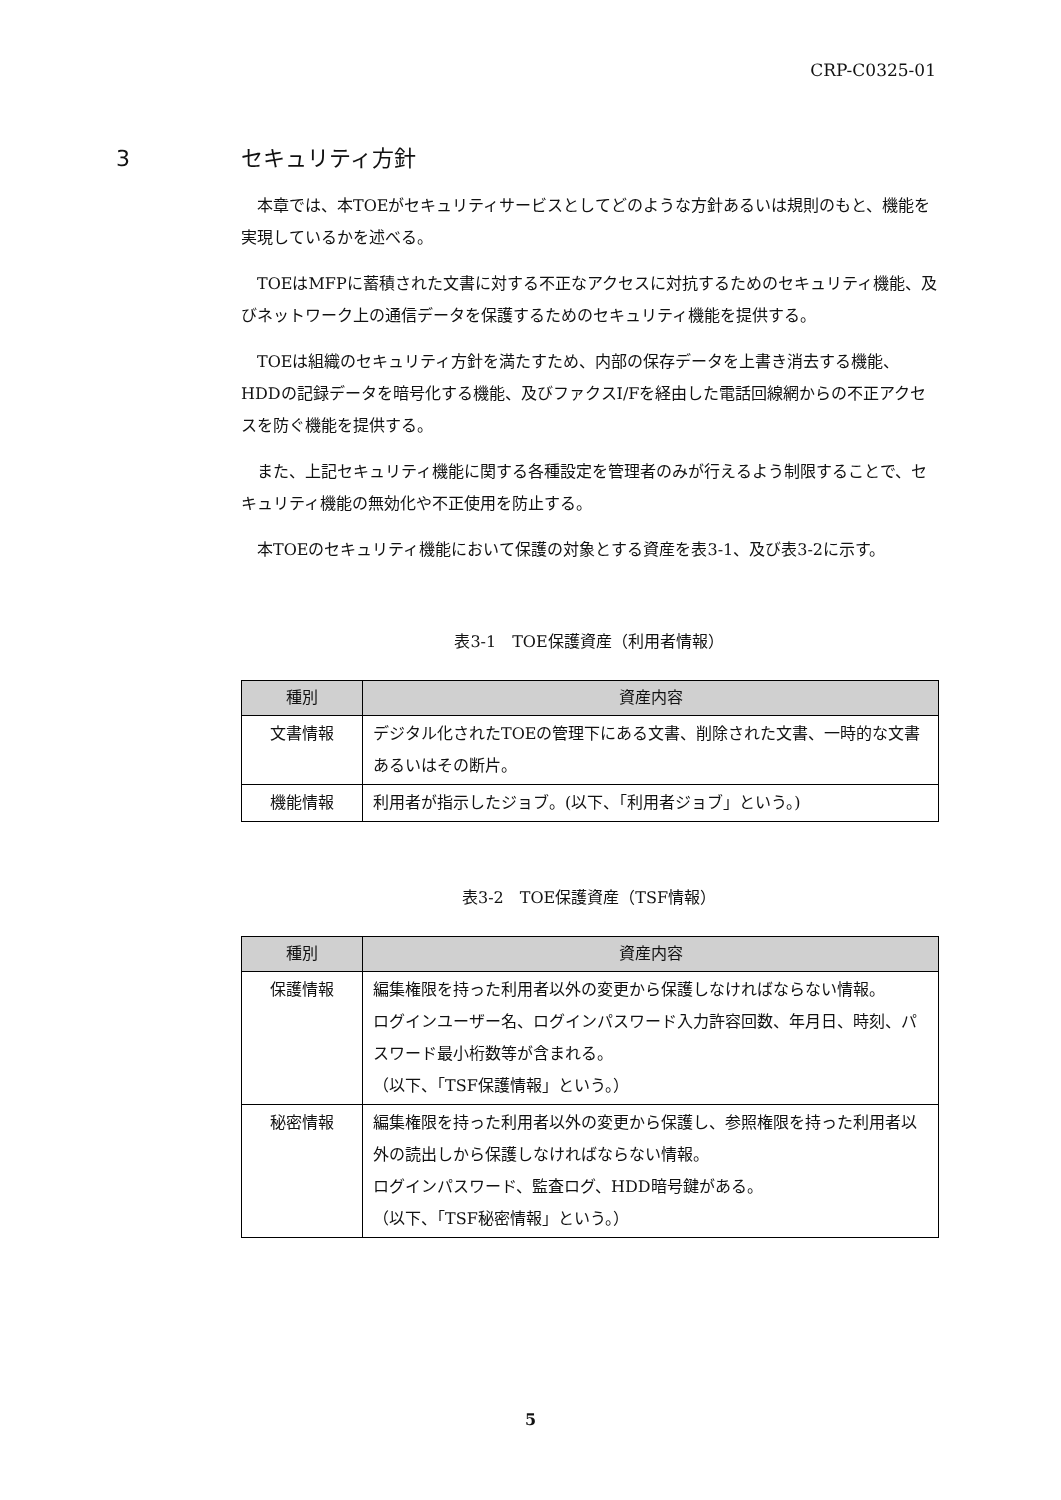CRP-C0325-01
3 セキュリティ方針
本章では、本TOEがセキュリティサービスとしてどのような方針あるいは規則のもと、機能を実現しているかを述べる。
TOEはMFPに蓄積された文書に対する不正なアクセスに対抗するためのセキュリティ機能、及びネットワーク上の通信データを保護するためのセキュリティ機能を提供する。
TOEは組織のセキュリティ方針を満たすため、内部の保存データを上書き消去する機能、HDDの記録データを暗号化する機能、及びファクスI/Fを経由した電話回線網からの不正アクセスを防ぐ機能を提供する。
また、上記セキュリティ機能に関する各種設定を管理者のみが行えるよう制限することで、セキュリティ機能の無効化や不正使用を防止する。
本TOEのセキュリティ機能において保護の対象とする資産を表3-1、及び表3-2に示す。
表3-1　TOE保護資産（利用者情報）
| 種別 | 資産内容 |
| --- | --- |
| 文書情報 | デジタル化されたTOEの管理下にある文書、削除された文書、一時的な文書あるいはその断片。 |
| 機能情報 | 利用者が指示したジョブ。(以下、「利用者ジョブ」という。) |
表3-2　TOE保護資産（TSF情報）
| 種別 | 資産内容 |
| --- | --- |
| 保護情報 | 編集権限を持った利用者以外の変更から保護しなければならない情報。 ログインユーザー名、ログインパスワード入力許容回数、年月日、時刻、パスワード最小桁数等が含まれる。 （以下、「TSF保護情報」という。） |
| 秘密情報 | 編集権限を持った利用者以外の変更から保護し、参照権限を持った利用者以外の読出しから保護しなければならない情報。 ログインパスワード、監査ログ、HDD暗号鍵がある。 （以下、「TSF秘密情報」という。） |
5